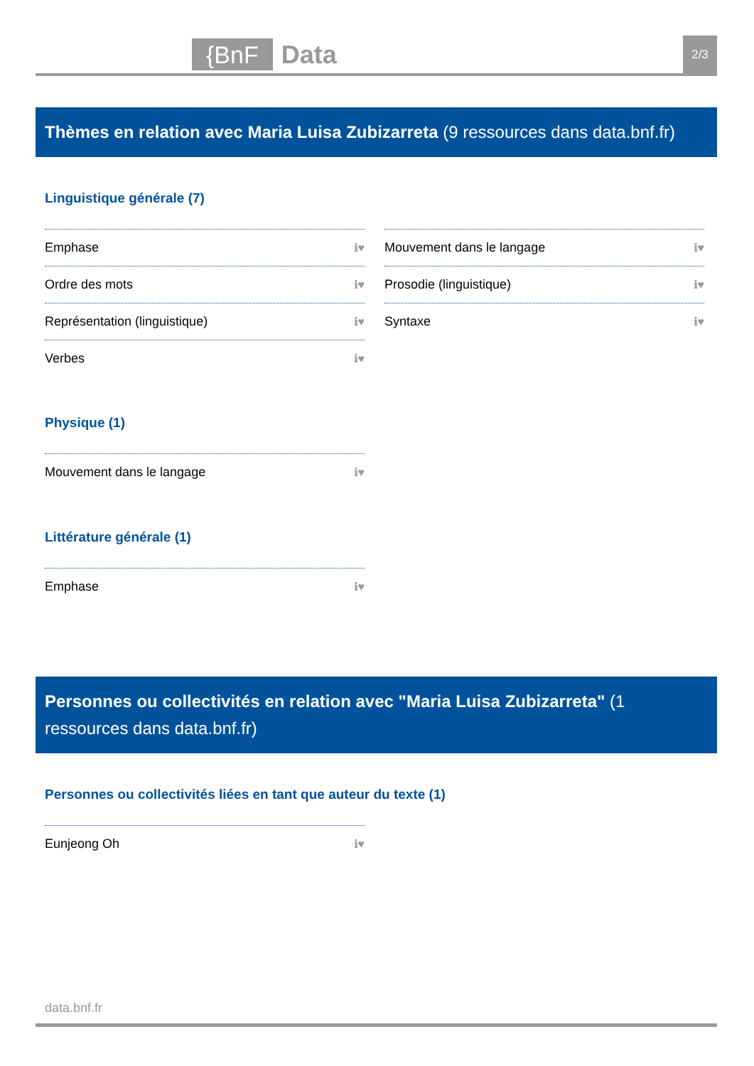{BnF Data 2/3
Thèmes en relation avec Maria Luisa Zubizarreta (9 ressources dans data.bnf.fr)
Linguistique générale (7)
Emphase ℹ♥
Mouvement dans le langage ℹ♥
Ordre des mots ℹ♥
Prosodie (linguistique) ℹ♥
Représentation (linguistique) ℹ♥
Syntaxe ℹ♥
Verbes ℹ♥
Physique (1)
Mouvement dans le langage ℹ♥
Littérature générale (1)
Emphase ℹ♥
Personnes ou collectivités en relation avec "Maria Luisa Zubizarreta" (1 ressources dans data.bnf.fr)
Personnes ou collectivités liées en tant que auteur du texte (1)
Eunjeong Oh ℹ♥
data.bnf.fr